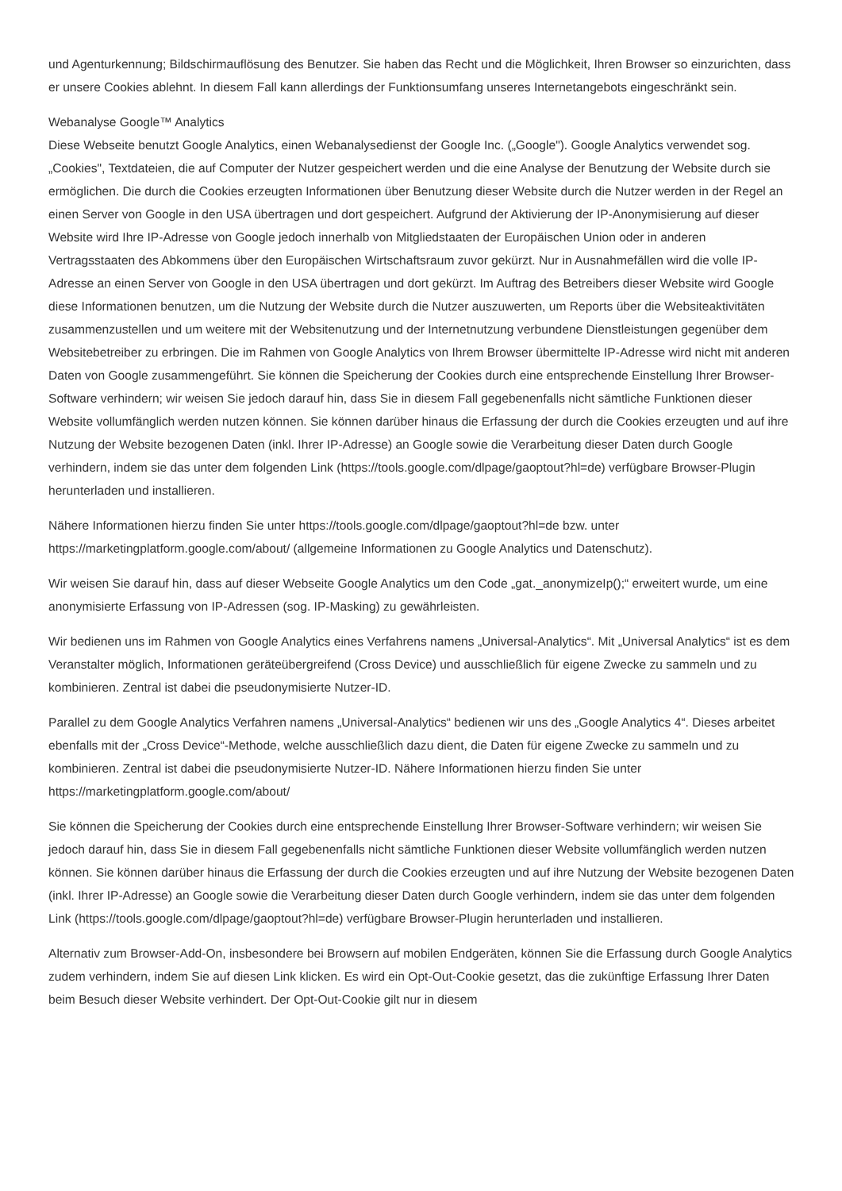und Agenturkennung; Bildschirmauflösung des Benutzer. Sie haben das Recht und die Möglichkeit, Ihren Browser so einzurichten, dass er unsere Cookies ablehnt. In diesem Fall kann allerdings der Funktionsumfang unseres Internetangebots eingeschränkt sein.
Webanalyse Google™ Analytics
Diese Webseite benutzt Google Analytics, einen Webanalysedienst der Google Inc. („Google"). Google Analytics verwendet sog. „Cookies", Textdateien, die auf Computer der Nutzer gespeichert werden und die eine Analyse der Benutzung der Website durch sie ermöglichen. Die durch die Cookies erzeugten Informationen über Benutzung dieser Website durch die Nutzer werden in der Regel an einen Server von Google in den USA übertragen und dort gespeichert. Aufgrund der Aktivierung der IP-Anonymisierung auf dieser Website wird Ihre IP-Adresse von Google jedoch innerhalb von Mitgliedstaaten der Europäischen Union oder in anderen Vertragsstaaten des Abkommens über den Europäischen Wirtschaftsraum zuvor gekürzt. Nur in Ausnahmefällen wird die volle IP-Adresse an einen Server von Google in den USA übertragen und dort gekürzt. Im Auftrag des Betreibers dieser Website wird Google diese Informationen benutzen, um die Nutzung der Website durch die Nutzer auszuwerten, um Reports über die Websiteaktivitäten zusammenzustellen und um weitere mit der Websitenutzung und der Internetnutzung verbundene Dienstleistungen gegenüber dem Websitebetreiber zu erbringen. Die im Rahmen von Google Analytics von Ihrem Browser übermittelte IP-Adresse wird nicht mit anderen Daten von Google zusammengeführt. Sie können die Speicherung der Cookies durch eine entsprechende Einstellung Ihrer Browser-Software verhindern; wir weisen Sie jedoch darauf hin, dass Sie in diesem Fall gegebenenfalls nicht sämtliche Funktionen dieser Website vollumfänglich werden nutzen können. Sie können darüber hinaus die Erfassung der durch die Cookies erzeugten und auf ihre Nutzung der Website bezogenen Daten (inkl. Ihrer IP-Adresse) an Google sowie die Verarbeitung dieser Daten durch Google verhindern, indem sie das unter dem folgenden Link (https://tools.google.com/dlpage/gaoptout?hl=de) verfügbare Browser-Plugin herunterladen und installieren.
Nähere Informationen hierzu finden Sie unter https://tools.google.com/dlpage/gaoptout?hl=de bzw. unter https://marketingplatform.google.com/about/ (allgemeine Informationen zu Google Analytics und Datenschutz).
Wir weisen Sie darauf hin, dass auf dieser Webseite Google Analytics um den Code „gat._anonymizeIp();“ erweitert wurde, um eine anonymisierte Erfassung von IP-Adressen (sog. IP-Masking) zu gewährleisten.
Wir bedienen uns im Rahmen von Google Analytics eines Verfahrens namens „Universal-Analytics“. Mit „Universal Analytics“ ist es dem Veranstalter möglich, Informationen geräteübergreifend (Cross Device) und ausschließlich für eigene Zwecke zu sammeln und zu kombinieren. Zentral ist dabei die pseudonymisierte Nutzer-ID.
Parallel zu dem Google Analytics Verfahren namens „Universal-Analytics“ bedienen wir uns des „Google Analytics 4“. Dieses arbeitet ebenfalls mit der „Cross Device“-Methode, welche ausschließlich dazu dient, die Daten für eigene Zwecke zu sammeln und zu kombinieren. Zentral ist dabei die pseudonymisierte Nutzer-ID. Nähere Informationen hierzu finden Sie unter https://marketingplatform.google.com/about/
Sie können die Speicherung der Cookies durch eine entsprechende Einstellung Ihrer Browser-Software verhindern; wir weisen Sie jedoch darauf hin, dass Sie in diesem Fall gegebenenfalls nicht sämtliche Funktionen dieser Website vollumfänglich werden nutzen können. Sie können darüber hinaus die Erfassung der durch die Cookies erzeugten und auf ihre Nutzung der Website bezogenen Daten (inkl. Ihrer IP-Adresse) an Google sowie die Verarbeitung dieser Daten durch Google verhindern, indem sie das unter dem folgenden Link (https://tools.google.com/dlpage/gaoptout?hl=de) verfügbare Browser-Plugin herunterladen und installieren.
Alternativ zum Browser-Add-On, insbesondere bei Browsern auf mobilen Endgeräten, können Sie die Erfassung durch Google Analytics zudem verhindern, indem Sie auf diesen Link klicken. Es wird ein Opt-Out-Cookie gesetzt, das die zukünftige Erfassung Ihrer Daten beim Besuch dieser Website verhindert. Der Opt-Out-Cookie gilt nur in diesem